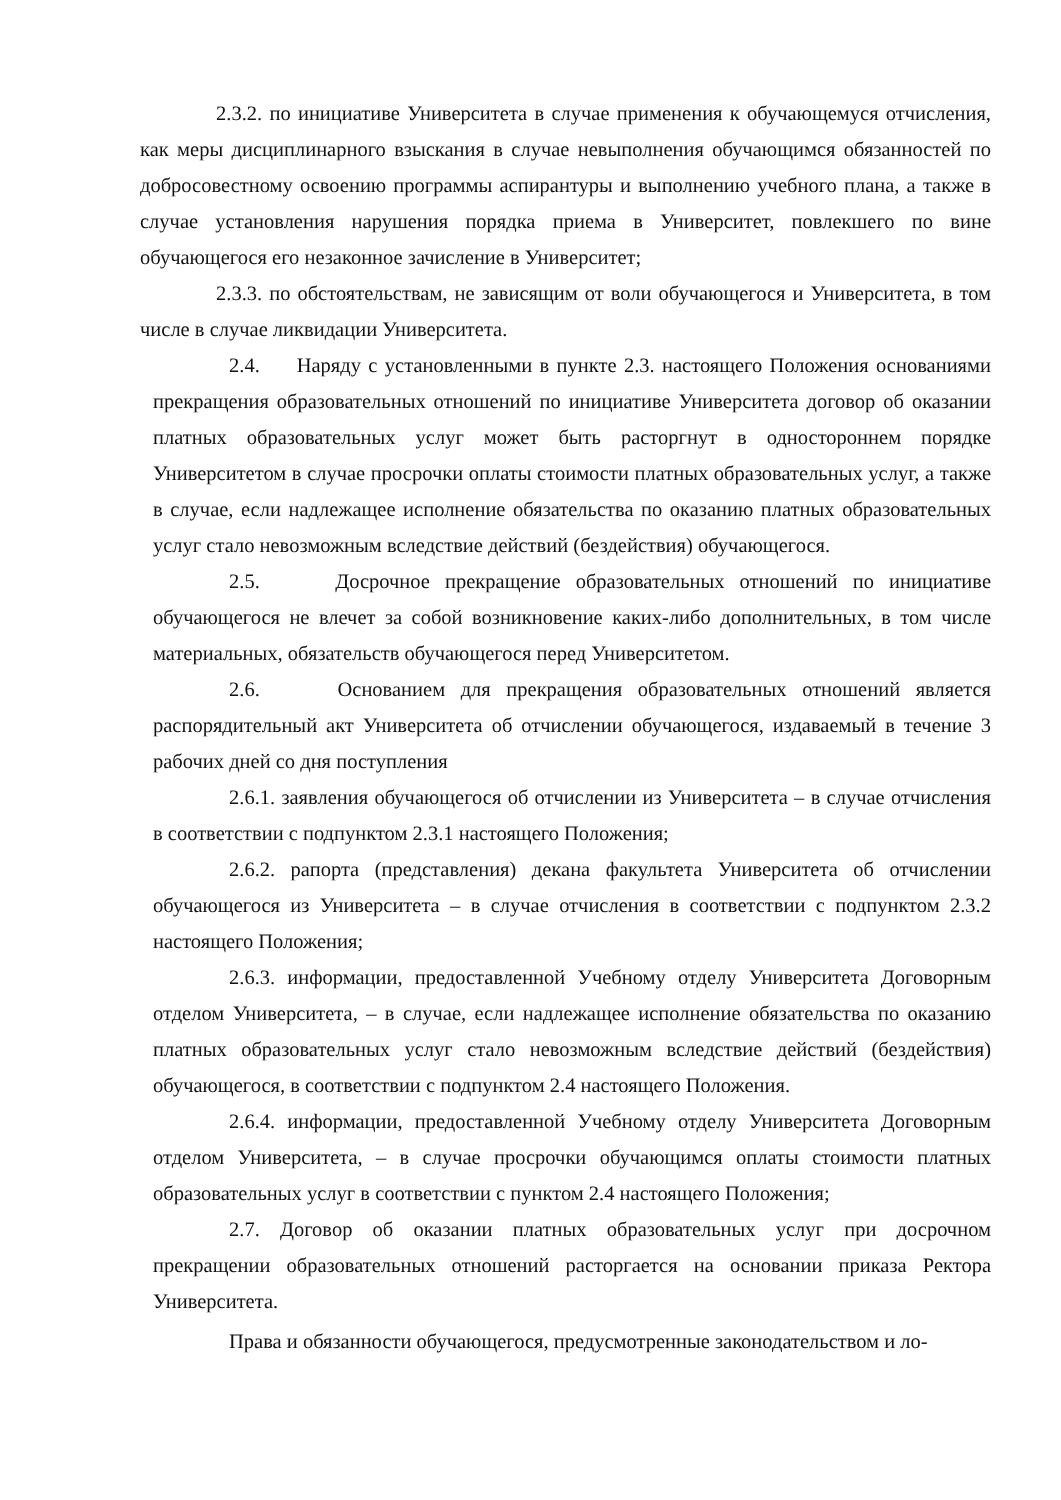2.3.2. по инициативе Университета в случае применения к обучающемуся отчисления, как меры дисциплинарного взыскания в случае невыполнения обучающимся обязанностей по добросовестному освоению программы аспирантуры и выполнению учебного плана, а также в случае установления нарушения порядка приема в Университет, повлекшего по вине обучающегося его незаконное зачисление в Университет;
2.3.3. по обстоятельствам, не зависящим от воли обучающегося и Университета, в том числе в случае ликвидации Университета.
2.4. Наряду с установленными в пункте 2.3. настоящего Положения основаниями прекращения образовательных отношений по инициативе Университета договор об оказании платных образовательных услуг может быть расторгнут в одностороннем порядке Университетом в случае просрочки оплаты стоимости платных образовательных услуг, а также в случае, если надлежащее исполнение обязательства по оказанию платных образовательных услуг стало невозможным вследствие действий (бездействия) обучающегося.
2.5. Досрочное прекращение образовательных отношений по инициативе обучающегося не влечет за собой возникновение каких-либо дополнительных, в том числе материальных, обязательств обучающегося перед Университетом.
2.6. Основанием для прекращения образовательных отношений является распорядительный акт Университета об отчислении обучающегося, издаваемый в течение 3 рабочих дней со дня поступления
2.6.1. заявления обучающегося об отчислении из Университета – в случае отчисления в соответствии с подпунктом 2.3.1 настоящего Положения;
2.6.2. рапорта (представления) декана факультета Университета об отчислении обучающегося из Университета – в случае отчисления в соответствии с подпунктом 2.3.2 настоящего Положения;
2.6.3. информации, предоставленной Учебному отделу Университета Договорным отделом Университета, – в случае, если надлежащее исполнение обязательства по оказанию платных образовательных услуг стало невозможным вследствие действий (бездействия) обучающегося, в соответствии с подпунктом 2.4 настоящего Положения.
2.6.4. информации, предоставленной Учебному отделу Университета Договорным отделом Университета, – в случае просрочки обучающимся оплаты стоимости платных образовательных услуг в соответствии с пунктом 2.4 настоящего Положения;
2.7. Договор об оказании платных образовательных услуг при досрочном прекращении образовательных отношений расторгается на основании приказа Ректора Университета.
Права и обязанности обучающегося, предусмотренные законодательством и ло-